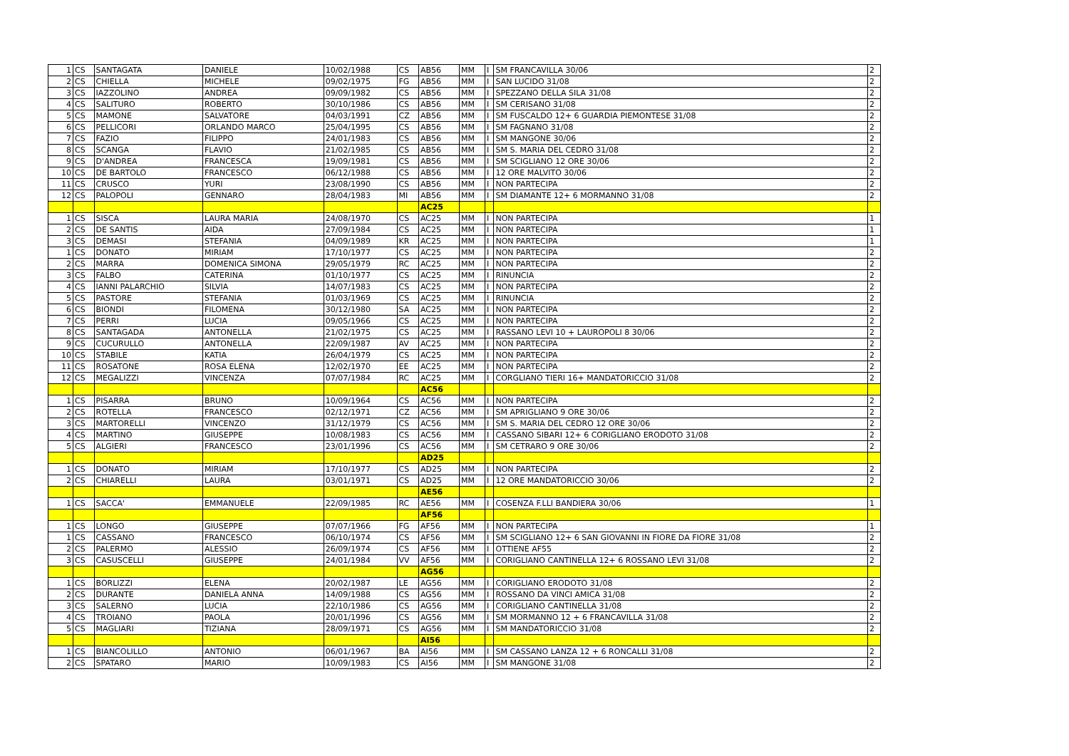| 1 | CS | SANTAGATA | DANIELE | 10/02/1988 | CS | AB56 | MM | I | SM FRANCAVILLA 30/06 | 2 |
| 2 | CS | CHIELLA | MICHELE | 09/02/1975 | FG | AB56 | MM | I | SAN LUCIDO 31/08 | 2 |
| 3 | CS | IAZZOLINO | ANDREA | 09/09/1982 | CS | AB56 | MM | I | SPEZZANO DELLA SILA 31/08 | 2 |
| 4 | CS | SALITURO | ROBERTO | 30/10/1986 | CS | AB56 | MM | I | SM CERISANO 31/08 | 2 |
| 5 | CS | MAMONE | SALVATORE | 04/03/1991 | CZ | AB56 | MM | I | SM FUSCALDO 12+ 6 GUARDIA PIEMONTESE 31/08 | 2 |
| 6 | CS | PELLICORI | ORLANDO MARCO | 25/04/1995 | CS | AB56 | MM | I | SM FAGNANO 31/08 | 2 |
| 7 | CS | FAZIO | FILIPPO | 24/01/1983 | CS | AB56 | MM | I | SM MANGONE 30/06 | 2 |
| 8 | CS | SCANGA | FLAVIO | 21/02/1985 | CS | AB56 | MM | I | SM S. MARIA DEL CEDRO 31/08 | 2 |
| 9 | CS | D'ANDREA | FRANCESCA | 19/09/1981 | CS | AB56 | MM | I | SM SCIGLIANO 12 ORE 30/06 | 2 |
| 10 | CS | DE BARTOLO | FRANCESCO | 06/12/1988 | CS | AB56 | MM | I | 12 ORE MALVITO 30/06 | 2 |
| 11 | CS | CRUSCO | YURI | 23/08/1990 | CS | AB56 | MM | I | NON PARTECIPA | 2 |
| 12 | CS | PALOPOLI | GENNARO | 28/04/1983 | MI | AB56 | MM | I | SM DIAMANTE 12+ 6 MORMANNO 31/08 | 2 |
| | | | | | | AC25 | | | | |
| 1 | CS | SISCA | LAURA MARIA | 24/08/1970 | CS | AC25 | MM | I | NON PARTECIPA | 1 |
| 2 | CS | DE SANTIS | AIDA | 27/09/1984 | CS | AC25 | MM | I | NON PARTECIPA | 1 |
| 3 | CS | DEMASI | STEFANIA | 04/09/1989 | KR | AC25 | MM | I | NON PARTECIPA | 1 |
| 1 | CS | DONATO | MIRIAM | 17/10/1977 | CS | AC25 | MM | I | NON PARTECIPA | 2 |
| 2 | CS | MARRA | DOMENICA SIMONA | 29/05/1979 | RC | AC25 | MM | I | NON PARTECIPA | 2 |
| 3 | CS | FALBO | CATERINA | 01/10/1977 | CS | AC25 | MM | I | RINUNCIA | 2 |
| 4 | CS | IANNI PALARCHIO | SILVIA | 14/07/1983 | CS | AC25 | MM | I | NON PARTECIPA | 2 |
| 5 | CS | PASTORE | STEFANIA | 01/03/1969 | CS | AC25 | MM | I | RINUNCIA | 2 |
| 6 | CS | BIONDI | FILOMENA | 30/12/1980 | SA | AC25 | MM | I | NON PARTECIPA | 2 |
| 7 | CS | PERRI | LUCIA | 09/05/1966 | CS | AC25 | MM | I | NON PARTECIPA | 2 |
| 8 | CS | SANTAGADA | ANTONELLA | 21/02/1975 | CS | AC25 | MM | I | RASSANO LEVI 10 + LAUROPOLI 8 30/06 | 2 |
| 9 | CS | CUCURULLO | ANTONELLA | 22/09/1987 | AV | AC25 | MM | I | NON PARTECIPA | 2 |
| 10 | CS | STABILE | KATIA | 26/04/1979 | CS | AC25 | MM | I | NON PARTECIPA | 2 |
| 11 | CS | ROSATONE | ROSA ELENA | 12/02/1970 | EE | AC25 | MM | I | NON PARTECIPA | 2 |
| 12 | CS | MEGALIZZI | VINCENZA | 07/07/1984 | RC | AC25 | MM | I | CORGLIANO TIERI 16+ MANDATORICCIO 31/08 | 2 |
| | | | | | | AC56 | | | | |
| 1 | CS | PISARRA | BRUNO | 10/09/1964 | CS | AC56 | MM | I | NON PARTECIPA | 2 |
| 2 | CS | ROTELLA | FRANCESCO | 02/12/1971 | CZ | AC56 | MM | I | SM APRIGLIANO 9 ORE 30/06 | 2 |
| 3 | CS | MARTORELLI | VINCENZO | 31/12/1979 | CS | AC56 | MM | I | SM S. MARIA DEL CEDRO 12 ORE 30/06 | 2 |
| 4 | CS | MARTINO | GIUSEPPE | 10/08/1983 | CS | AC56 | MM | I | CASSANO SIBARI 12+ 6 CORIGLIANO ERODOTO 31/08 | 2 |
| 5 | CS | ALGIERI | FRANCESCO | 23/01/1996 | CS | AC56 | MM | I | SM CETRARO 9 ORE 30/06 | 2 |
| | | | | | | AD25 | | | | |
| 1 | CS | DONATO | MIRIAM | 17/10/1977 | CS | AD25 | MM | I | NON PARTECIPA | 2 |
| 2 | CS | CHIARELLI | LAURA | 03/01/1971 | CS | AD25 | MM | I | 12 ORE MANDATORICCIO 30/06 | 2 |
| | | | | | | AE56 | | | | |
| 1 | CS | SACCA' | EMMANUELE | 22/09/1985 | RC | AE56 | MM | I | COSENZA F.LLI BANDIERA 30/06 | 1 |
| | | | | | | AF56 | | | | |
| 1 | CS | LONGO | GIUSEPPE | 07/07/1966 | FG | AF56 | MM | I | NON PARTECIPA | 1 |
| 1 | CS | CASSANO | FRANCESCO | 06/10/1974 | CS | AF56 | MM | I | SM SCIGLIANO 12+ 6 SAN GIOVANNI IN FIORE DA FIORE 31/08 | 2 |
| 2 | CS | PALERMO | ALESSIO | 26/09/1974 | CS | AF56 | MM | I | OTTIENE AF55 | 2 |
| 3 | CS | CASUSCELLI | GIUSEPPE | 24/01/1984 | VV | AF56 | MM | I | CORIGLIANO CANTINELLA 12+ 6 ROSSANO LEVI 31/08 | 2 |
| | | | | | | AG56 | | | | |
| 1 | CS | BORLIZZI | ELENA | 20/02/1987 | LE | AG56 | MM | I | CORIGLIANO ERODOTO 31/08 | 2 |
| 2 | CS | DURANTE | DANIELA ANNA | 14/09/1988 | CS | AG56 | MM | I | ROSSANO DA VINCI AMICA 31/08 | 2 |
| 3 | CS | SALERNO | LUCIA | 22/10/1986 | CS | AG56 | MM | I | CORIGLIANO CANTINELLA 31/08 | 2 |
| 4 | CS | TROIANO | PAOLA | 20/01/1996 | CS | AG56 | MM | I | SM MORMANNO 12 + 6 FRANCAVILLA 31/08 | 2 |
| 5 | CS | MAGLIARI | TIZIANA | 28/09/1971 | CS | AG56 | MM | I | SM MANDATORICCIO 31/08 | 2 |
| | | | | | | AI56 | | | | |
| 1 | CS | BIANCOLILLO | ANTONIO | 06/01/1967 | BA | AI56 | MM | I | SM CASSANO LANZA 12 + 6 RONCALLI 31/08 | 2 |
| 2 | CS | SPATARO | MARIO | 10/09/1983 | CS | AI56 | MM | I | SM MANGONE 31/08 | 2 |